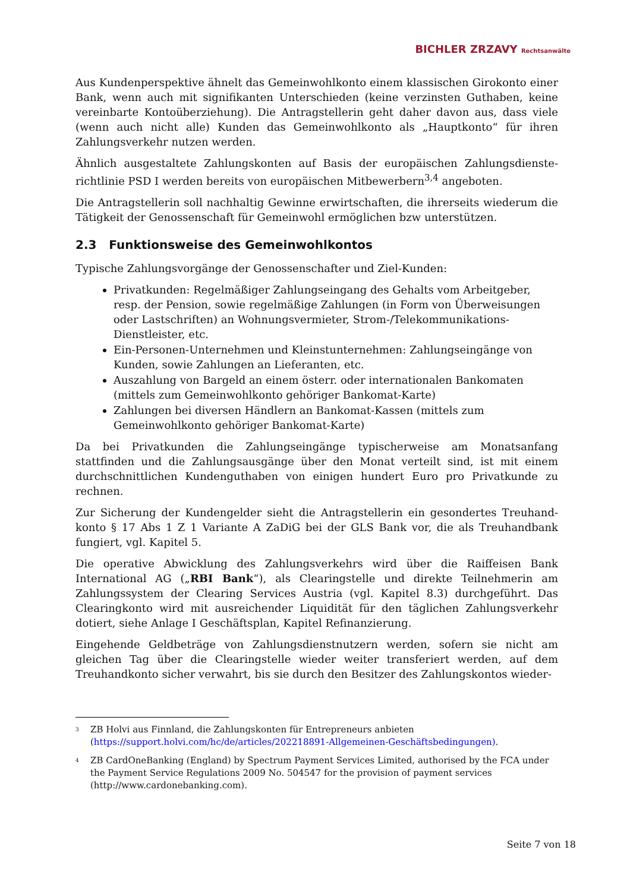BICHLER ZRZAVY Rechtsanwälte
Aus Kundenperspektive ähnelt das Gemeinwohlkonto einem klassischen Girokonto einer Bank, wenn auch mit signifikanten Unterschieden (keine verzinsten Guthaben, keine vereinbarte Kontoüberziehung). Die Antragstellerin geht daher davon aus, dass viele (wenn auch nicht alle) Kunden das Gemeinwohlkonto als „Hauptkonto“ für ihren Zahlungsverkehr nutzen werden.
Ähnlich ausgestaltete Zahlungskonten auf Basis der europäischen Zahlungsdienste-richtlinie PSD I werden bereits von europäischen Mitbewerbern<sup>3,4</sup> angeboten.
Die Antragstellerin soll nachhaltig Gewinne erwirtschaften, die ihrerseits wiederum die Tätigkeit der Genossenschaft für Gemeinwohl ermöglichen bzw unterstützen.
2.3 Funktionsweise des Gemeinwohlkontos
Typische Zahlungsvorgänge der Genossenschafter und Ziel-Kunden:
Privatkunden: Regelmäßiger Zahlungseingang des Gehalts vom Arbeitgeber, resp. der Pension, sowie regelmäßige Zahlungen (in Form von Überweisungen oder Lastschriften) an Wohnungsvermieter, Strom-/Telekommunikations-Dienstleister, etc.
Ein-Personen-Unternehmen und Kleinstunternehmen: Zahlungseingänge von Kunden, sowie Zahlungen an Lieferanten, etc.
Auszahlung von Bargeld an einem österr. oder internationalen Bankomaten (mittels zum Gemeinwohlkonto gehöriger Bankomat-Karte)
Zahlungen bei diversen Händlern an Bankomat-Kassen (mittels zum Gemeinwohlkonto gehöriger Bankomat-Karte)
Da bei Privatkunden die Zahlungseingänge typischerweise am Monatsanfang stattfinden und die Zahlungsausgänge über den Monat verteilt sind, ist mit einem durchschnittlichen Kundenguthaben von einigen hundert Euro pro Privatkunde zu rechnen.
Zur Sicherung der Kundengelder sieht die Antragstellerin ein gesondertes Treuhand-konto § 17 Abs 1 Z 1 Variante A ZaDiG bei der GLS Bank vor, die als Treuhandbank fungiert, vgl. Kapitel 5.
Die operative Abwicklung des Zahlungsverkehrs wird über die Raiffeisen Bank International AG („RBI Bank“), als Clearingstelle und direkte Teilnehmerin am Zahlungssystem der Clearing Services Austria (vgl. Kapitel 8.3) durchgeführt. Das Clearingkonto wird mit ausreichender Liquidität für den täglichen Zahlungsverkehr dotiert, siehe Anlage I Geschäftsplan, Kapitel Refinanzierung.
Eingehende Geldbeträge von Zahlungsdienstnutzern werden, sofern sie nicht am gleichen Tag über die Clearingstelle wieder weiter transferiert werden, auf dem Treuhandkonto sicher verwahrt, bis sie durch den Besitzer des Zahlungskontos wieder-
<sup>3</sup> ZB Holvi aus Finnland, die Zahlungskonten für Entrepreneurs anbieten (https://support.holvi.com/hc/de/articles/202218891-Allgemeinen-Geschäftsbedingungen).
<sup>4</sup> ZB CardOneBanking (England) by Spectrum Payment Services Limited, authorised by the FCA under the Payment Service Regulations 2009 No. 504547 for the provision of payment services (http://www.cardonebanking.com).
Seite 7 von 18